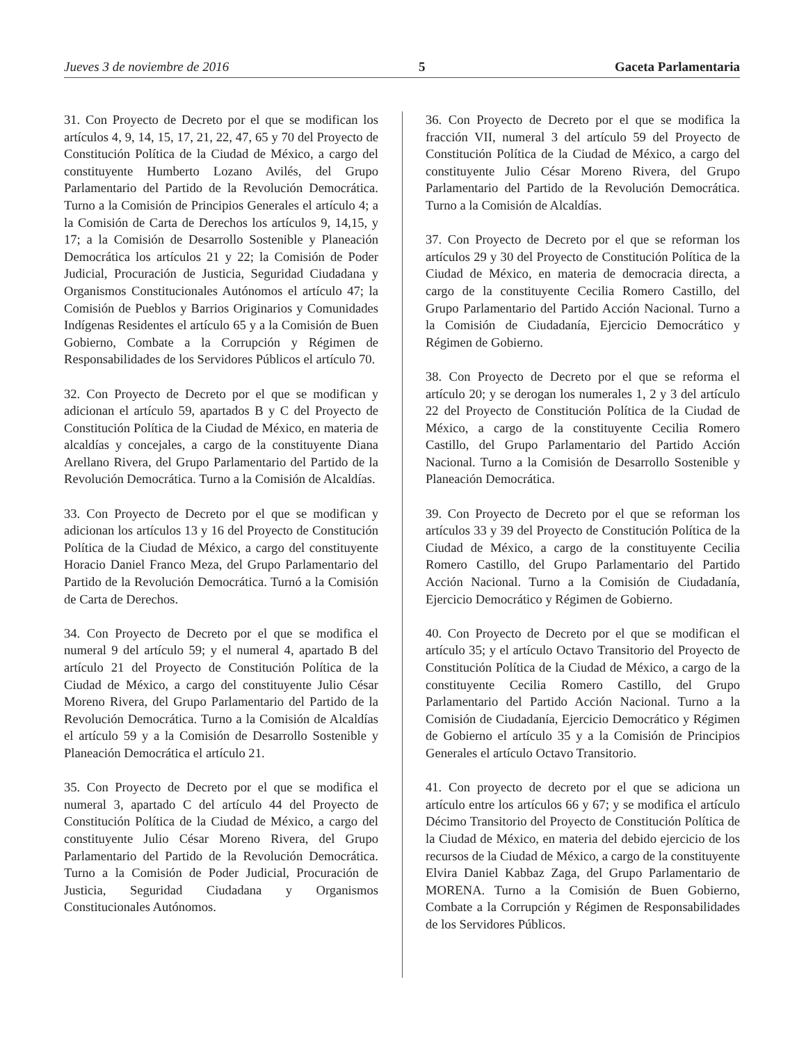Jueves 3 de noviembre de 2016 5 Gaceta Parlamentaria
31. Con Proyecto de Decreto por el que se modifican los artículos 4, 9, 14, 15, 17, 21, 22, 47, 65 y 70 del Proyecto de Constitución Política de la Ciudad de México, a cargo del constituyente Humberto Lozano Avilés, del Grupo Parlamentario del Partido de la Revolución Democrática. Turno a la Comisión de Principios Generales el artículo 4; a la Comisión de Carta de Derechos los artículos 9, 14,15, y 17; a la Comisión de Desarrollo Sostenible y Planeación Democrática los artículos 21 y 22; la Comisión de Poder Judicial, Procuración de Justicia, Seguridad Ciudadana y Organismos Constitucionales Autónomos el artículo 47; la Comisión de Pueblos y Barrios Originarios y Comunidades Indígenas Residentes el artículo 65 y a la Comisión de Buen Gobierno, Combate a la Corrupción y Régimen de Responsabilidades de los Servidores Públicos el artículo 70.
32. Con Proyecto de Decreto por el que se modifican y adicionan el artículo 59, apartados B y C del Proyecto de Constitución Política de la Ciudad de México, en materia de alcaldías y concejales, a cargo de la constituyente Diana Arellano Rivera, del Grupo Parlamentario del Partido de la Revolución Democrática. Turno a la Comisión de Alcaldías.
33. Con Proyecto de Decreto por el que se modifican y adicionan los artículos 13 y 16 del Proyecto de Constitución Política de la Ciudad de México, a cargo del constituyente Horacio Daniel Franco Meza, del Grupo Parlamentario del Partido de la Revolución Democrática. Turnó a la Comisión de Carta de Derechos.
34. Con Proyecto de Decreto por el que se modifica el numeral 9 del artículo 59; y el numeral 4, apartado B del artículo 21 del Proyecto de Constitución Política de la Ciudad de México, a cargo del constituyente Julio César Moreno Rivera, del Grupo Parlamentario del Partido de la Revolución Democrática. Turno a la Comisión de Alcaldías el artículo 59 y a la Comisión de Desarrollo Sostenible y Planeación Democrática el artículo 21.
35. Con Proyecto de Decreto por el que se modifica el numeral 3, apartado C del artículo 44 del Proyecto de Constitución Política de la Ciudad de México, a cargo del constituyente Julio César Moreno Rivera, del Grupo Parlamentario del Partido de la Revolución Democrática. Turno a la Comisión de Poder Judicial, Procuración de Justicia, Seguridad Ciudadana y Organismos Constitucionales Autónomos.
36. Con Proyecto de Decreto por el que se modifica la fracción VII, numeral 3 del artículo 59 del Proyecto de Constitución Política de la Ciudad de México, a cargo del constituyente Julio César Moreno Rivera, del Grupo Parlamentario del Partido de la Revolución Democrática. Turno a la Comisión de Alcaldías.
37. Con Proyecto de Decreto por el que se reforman los artículos 29 y 30 del Proyecto de Constitución Política de la Ciudad de México, en materia de democracia directa, a cargo de la constituyente Cecilia Romero Castillo, del Grupo Parlamentario del Partido Acción Nacional. Turno a la Comisión de Ciudadanía, Ejercicio Democrático y Régimen de Gobierno.
38. Con Proyecto de Decreto por el que se reforma el artículo 20; y se derogan los numerales 1, 2 y 3 del artículo 22 del Proyecto de Constitución Política de la Ciudad de México, a cargo de la constituyente Cecilia Romero Castillo, del Grupo Parlamentario del Partido Acción Nacional. Turno a la Comisión de Desarrollo Sostenible y Planeación Democrática.
39. Con Proyecto de Decreto por el que se reforman los artículos 33 y 39 del Proyecto de Constitución Política de la Ciudad de México, a cargo de la constituyente Cecilia Romero Castillo, del Grupo Parlamentario del Partido Acción Nacional. Turno a la Comisión de Ciudadanía, Ejercicio Democrático y Régimen de Gobierno.
40. Con Proyecto de Decreto por el que se modifican el artículo 35; y el artículo Octavo Transitorio del Proyecto de Constitución Política de la Ciudad de México, a cargo de la constituyente Cecilia Romero Castillo, del Grupo Parlamentario del Partido Acción Nacional. Turno a la Comisión de Ciudadanía, Ejercicio Democrático y Régimen de Gobierno el artículo 35 y a la Comisión de Principios Generales el artículo Octavo Transitorio.
41. Con proyecto de decreto por el que se adiciona un artículo entre los artículos 66 y 67; y se modifica el artículo Décimo Transitorio del Proyecto de Constitución Política de la Ciudad de México, en materia del debido ejercicio de los recursos de la Ciudad de México, a cargo de la constituyente Elvira Daniel Kabbaz Zaga, del Grupo Parlamentario de MORENA. Turno a la Comisión de Buen Gobierno, Combate a la Corrupción y Régimen de Responsabilidades de los Servidores Públicos.